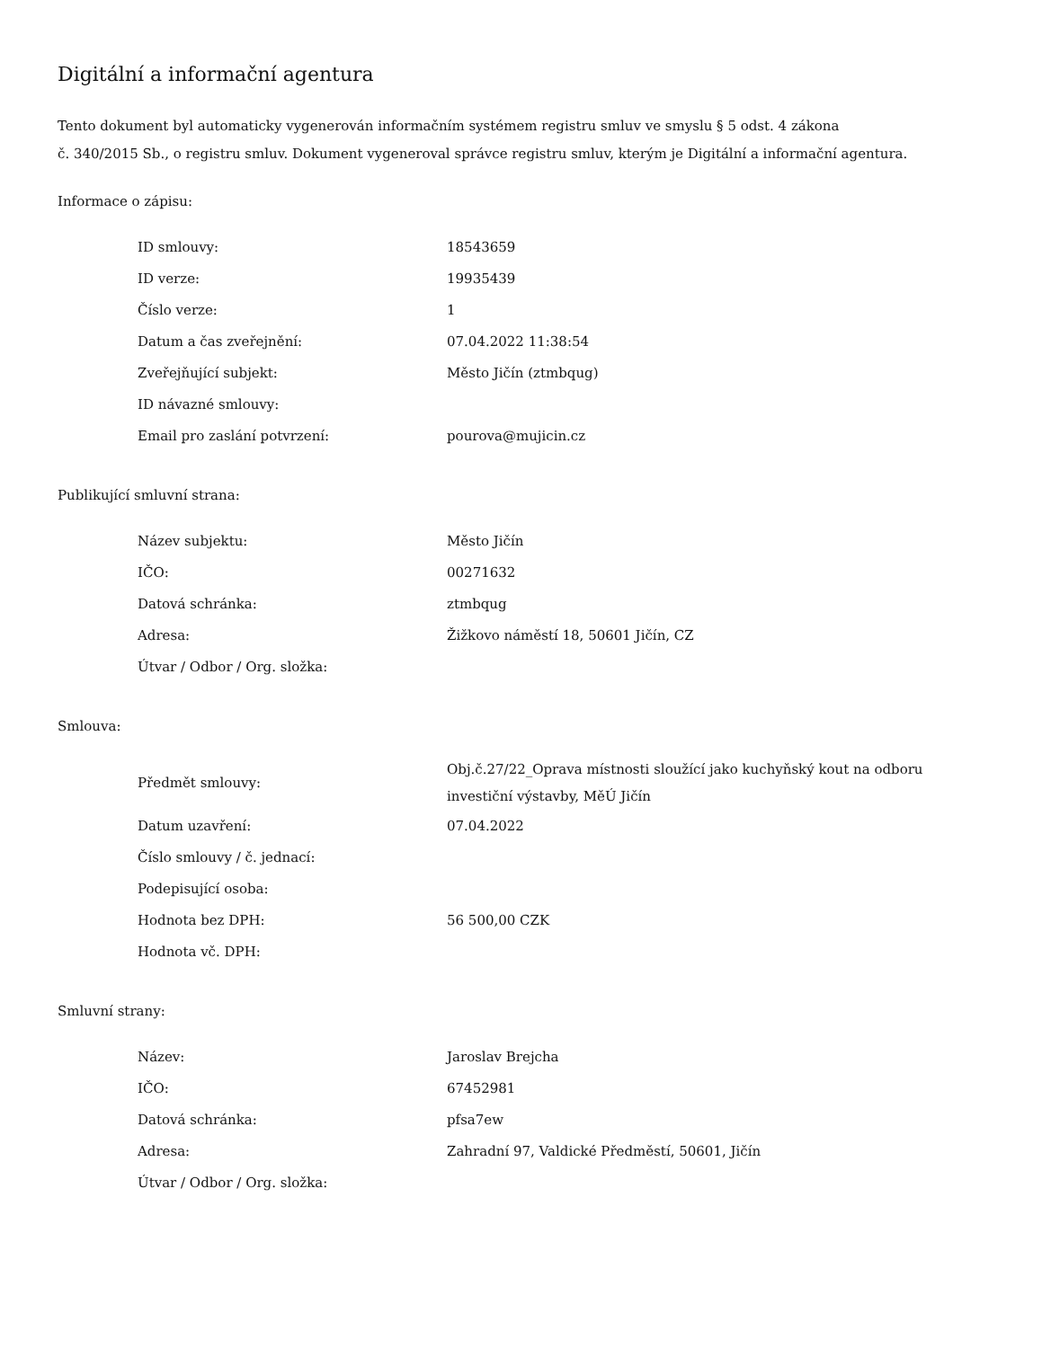Digitální a informační agentura
Tento dokument byl automaticky vygenerován informačním systémem registru smluv ve smyslu § 5 odst. 4 zákona
č. 340/2015 Sb., o registru smluv. Dokument vygeneroval správce registru smluv, kterým je Digitální a informační agentura.
Informace o zápisu:
| ID smlouvy: | 18543659 |
| ID verze: | 19935439 |
| Číslo verze: | 1 |
| Datum a čas zveřejnění: | 07.04.2022 11:38:54 |
| Zveřejňující subjekt: | Město Jičín (ztmbqug) |
| ID návazné smlouvy: | |
| Email pro zaslání potvrzení: | pourova@mujicin.cz |
Publikující smluvní strana:
| Název subjektu: | Město Jičín |
| IČO: | 00271632 |
| Datová schránka: | ztmbqug |
| Adresa: | Žižkovo náměstí 18, 50601 Jičín, CZ |
| Útvar / Odbor / Org. složka: | |
Smlouva:
| Předmět smlouvy: | Obj.č.27/22_Oprava místnosti sloužící jako kuchyňský kout na odboru investiční výstavby, MěÚ Jičín |
| Datum uzavření: | 07.04.2022 |
| Číslo smlouvy / č. jednací: | |
| Podepisující osoba: | |
| Hodnota bez DPH: | 56 500,00 CZK |
| Hodnota vč. DPH: | |
Smluvní strany:
| Název: | Jaroslav Brejcha |
| IČO: | 67452981 |
| Datová schránka: | pfsa7ew |
| Adresa: | Zahradní 97, Valdické Předměstí, 50601, Jičín |
| Útvar / Odbor / Org. složka: | |